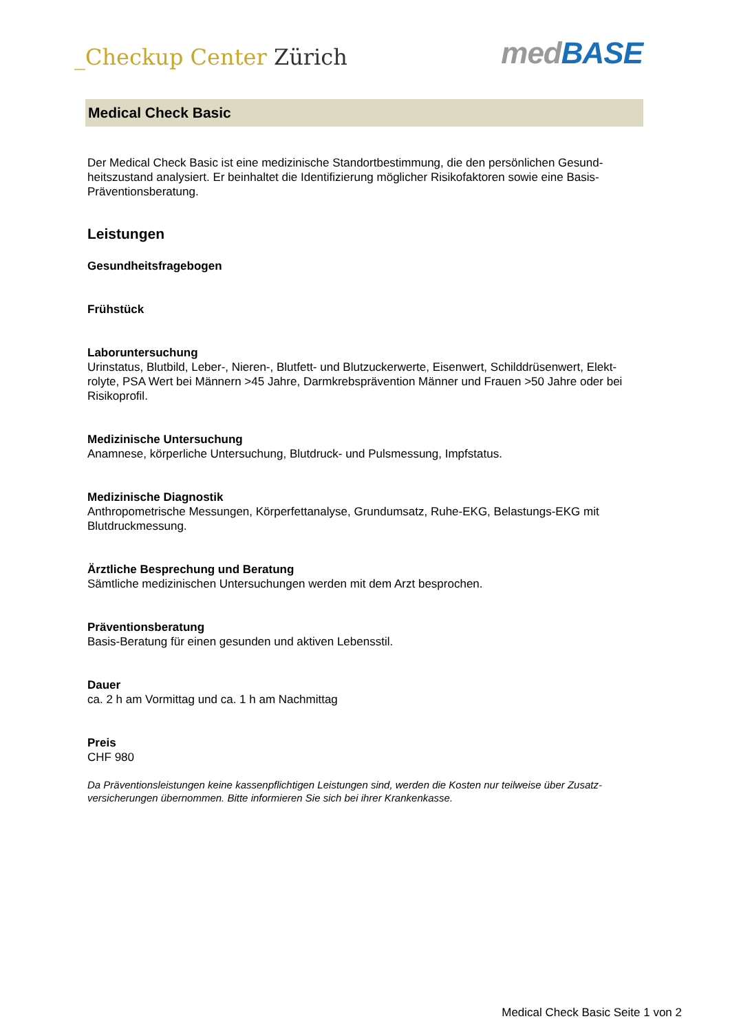_Checkup Center Zürich
medBASE
Medical Check Basic
Der Medical Check Basic ist eine medizinische Standortbestimmung, die den persönlichen Gesund-heitszustand analysiert. Er beinhaltet die Identifizierung möglicher Risikofaktoren sowie eine Basis-Präventionsberatung.
Leistungen
Gesundheitsfragebogen
Frühstück
Laboruntersuchung
Urinstatus, Blutbild, Leber-, Nieren-, Blutfett- und Blutzuckerwerte, Eisenwert, Schilddrüsenwert, Elekt-rolyte, PSA Wert bei Männern >45 Jahre, Darmkrebsprävention Männer und Frauen >50 Jahre oder bei Risikoprofil.
Medizinische Untersuchung
Anamnese, körperliche Untersuchung, Blutdruck- und Pulsmessung, Impfstatus.
Medizinische Diagnostik
Anthropometrische Messungen, Körperfettanalyse, Grundumsatz, Ruhe-EKG, Belastungs-EKG mit Blutdruckmessung.
Ärztliche Besprechung und Beratung
Sämtliche medizinischen Untersuchungen werden mit dem Arzt besprochen.
Präventionsberatung
Basis-Beratung für einen gesunden und aktiven Lebensstil.
Dauer
ca. 2 h am Vormittag und ca. 1 h am Nachmittag
Preis
CHF 980
Da Präventionsleistungen keine kassenpflichtigen Leistungen sind, werden die Kosten nur teilweise über Zusatz-versicherungen übernommen. Bitte informieren Sie sich bei ihrer Krankenkasse.
Medical Check Basic Seite 1 von 2